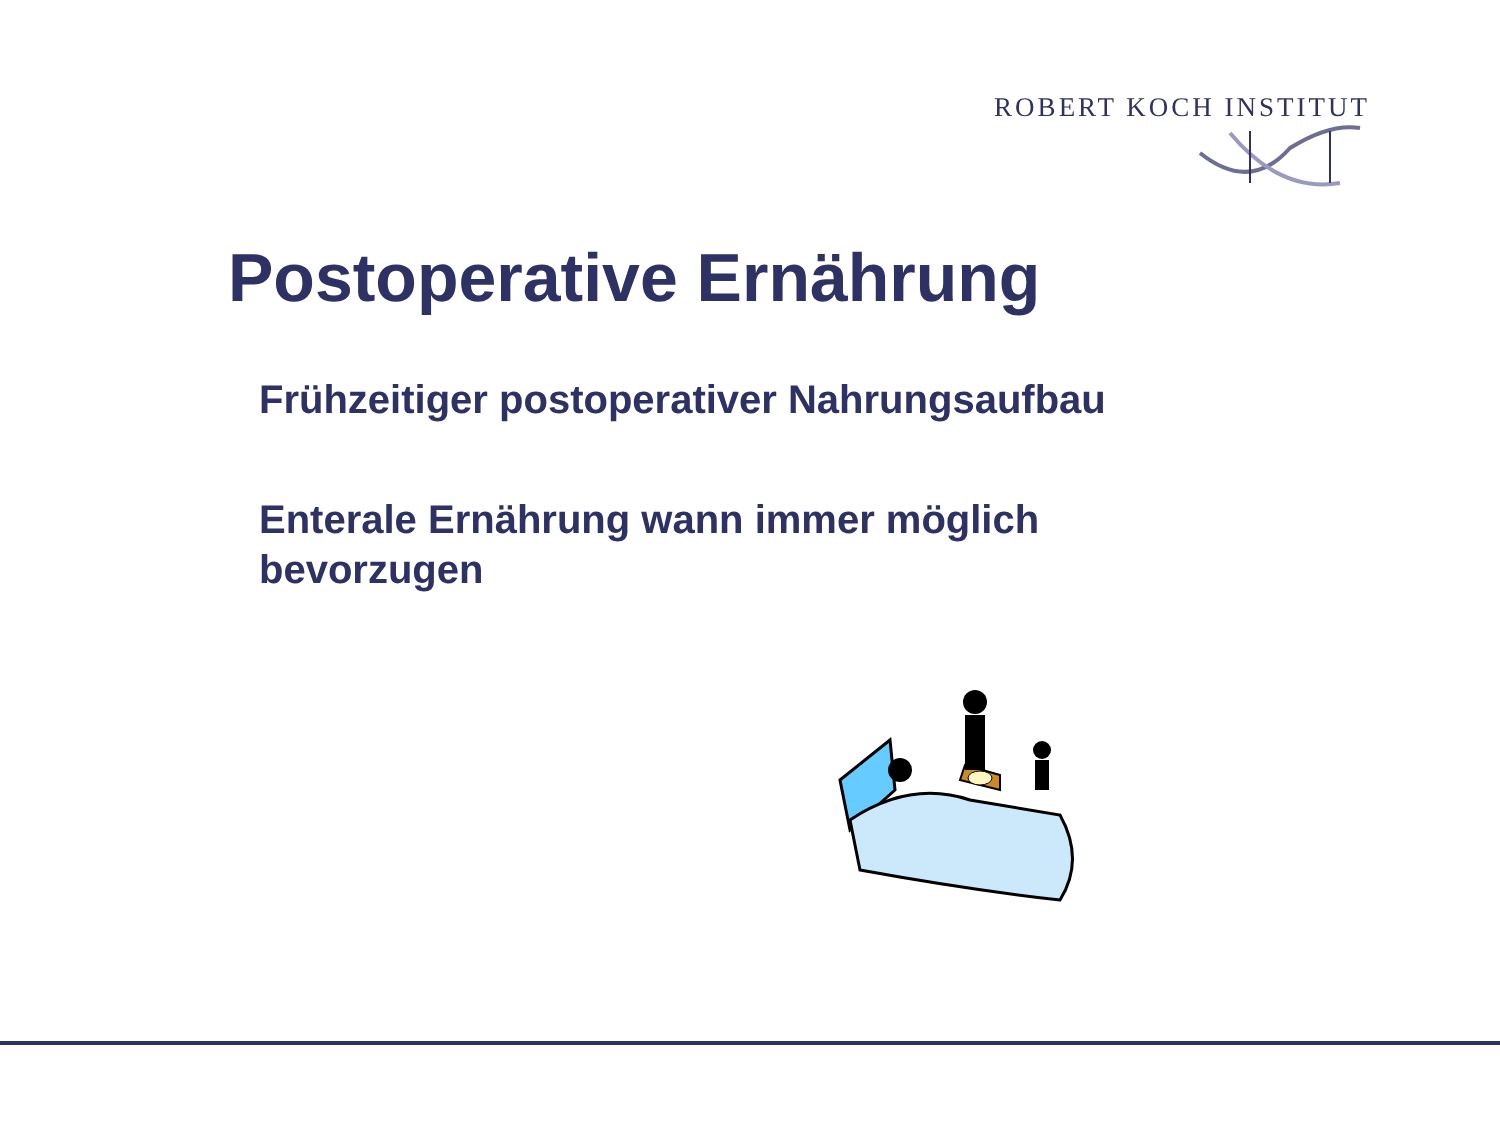ROBERT KOCH INSTITUT
Postoperative Ernährung
Frühzeitiger postoperativer Nahrungsaufbau
Enterale Ernährung wann immer möglich bevorzugen